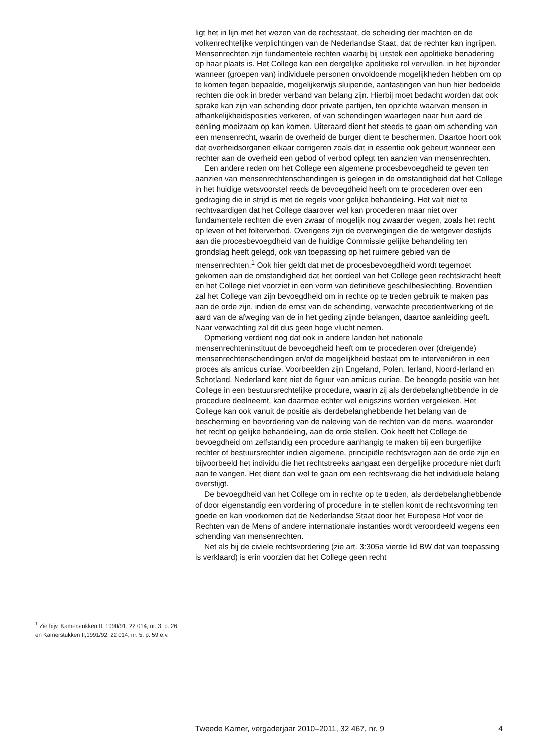<sup>1</sup> Zie bijv. Kamerstukken II, 1990/91, 22 014, nr. 3, p. 26 en Kamerstukken II,1991/92, 22 014, nr. 5, p. 59 e.v.
ligt het in lijn met het wezen van de rechtsstaat, de scheiding der machten en de volkenrechtelijke verplichtingen van de Nederlandse Staat, dat de rechter kan ingrijpen. Mensenrechten zijn fundamentele rechten waarbij bij uitstek een apolitieke benadering op haar plaats is. Het College kan een dergelijke apolitieke rol vervullen, in het bijzonder wanneer (groepen van) individuele personen onvoldoende mogelijkheden hebben om op te komen tegen bepaalde, mogelijkerwijs sluipende, aantastingen van hun hier bedoelde rechten die ook in breder verband van belang zijn. Hierbij moet bedacht worden dat ook sprake kan zijn van schending door private partijen, ten opzichte waarvan mensen in afhankelijkheidsposities verkeren, of van schendingen waartegen naar hun aard de eenling moeizaam op kan komen. Uiteraard dient het steeds te gaan om schending van een mensenrecht, waarin de overheid de burger dient te beschermen. Daartoe hoort ook dat overheidsorganen elkaar corrigeren zoals dat in essentie ook gebeurt wanneer een rechter aan de overheid een gebod of verbod oplegt ten aanzien van mensenrechten.
Een andere reden om het College een algemene procesbevoegdheid te geven ten aanzien van mensenrechtenschendingen is gelegen in de omstandigheid dat het College in het huidige wetsvoorstel reeds de bevoegdheid heeft om te procederen over een gedraging die in strijd is met de regels voor gelijke behandeling. Het valt niet te rechtvaardigen dat het College daarover wel kan procederen maar niet over fundamentele rechten die even zwaar of mogelijk nog zwaarder wegen, zoals het recht op leven of het folterverbod. Overigens zijn de overwegingen die de wetgever destijds aan die procesbevoegdheid van de huidige Commissie gelijke behandeling ten grondslag heeft gelegd, ook van toepassing op het ruimere gebied van de mensenrechten.<sup>1</sup> Ook hier geldt dat met de procesbevoegdheid wordt tegemoet gekomen aan de omstandigheid dat het oordeel van het College geen rechtskracht heeft en het College niet voorziet in een vorm van definitieve geschilbeslechting. Bovendien zal het College van zijn bevoegdheid om in rechte op te treden gebruik te maken pas aan de orde zijn, indien de ernst van de schending, verwachte precedentwerking of de aard van de afweging van de in het geding zijnde belangen, daartoe aanleiding geeft. Naar verwachting zal dit dus geen hoge vlucht nemen.
Opmerking verdient nog dat ook in andere landen het nationale mensenrechteninstituut de bevoegdheid heeft om te procederen over (dreigende) mensenrechtenschendingen en/of de mogelijkheid bestaat om te interveniëren in een proces als amicus curiae. Voorbeelden zijn Engeland, Polen, Ierland, Noord-Ierland en Schotland. Nederland kent niet de figuur van amicus curiae. De beoogde positie van het College in een bestuursrechtelijke procedure, waarin zij als derdebelanghebbende in de procedure deelneemt, kan daarmee echter wel enigszins worden vergeleken. Het College kan ook vanuit de positie als derdebelanghebbende het belang van de bescherming en bevordering van de naleving van de rechten van de mens, waaronder het recht op gelijke behandeling, aan de orde stellen. Ook heeft het College de bevoegdheid om zelfstandig een procedure aanhangig te maken bij een burgerlijke rechter of bestuursrechter indien algemene, principiële rechtsvragen aan de orde zijn en bijvoorbeeld het individu die het rechtstreeks aangaat een dergelijke procedure niet durft aan te vangen. Het dient dan wel te gaan om een rechtsvraag die het individuele belang overstijgt.
De bevoegdheid van het College om in rechte op te treden, als derdebelanghebbende of door eigenstandig een vordering of procedure in te stellen komt de rechtsvorming ten goede en kan voorkomen dat de Nederlandse Staat door het Europese Hof voor de Rechten van de Mens of andere internationale instanties wordt veroordeeld wegens een schending van mensenrechten.
Net als bij de civiele rechtsvordering (zie art. 3:305a vierde lid BW dat van toepassing is verklaard) is erin voorzien dat het College geen recht
Tweede Kamer, vergaderjaar 2010–2011, 32 467, nr. 9 4